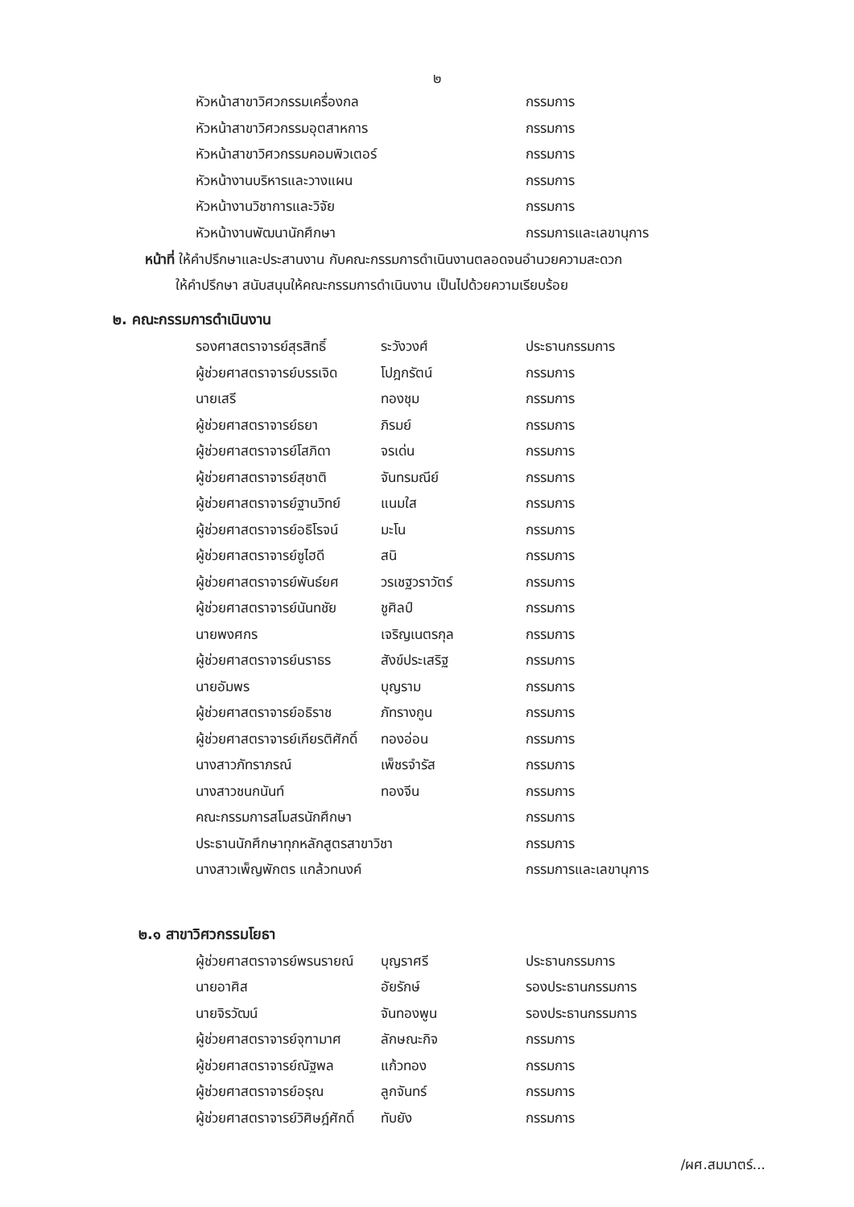๒
| หัวหน้าสาขาวิศวกรรมเครื่องกล | กรรมการ |
| หัวหน้าสาขาวิศวกรรมอุตสาหการ | กรรมการ |
| หัวหน้าสาขาวิศวกรรมคอมพิวเตอร์ | กรรมการ |
| หัวหน้างานบริหารและวางแผน | กรรมการ |
| หัวหน้างานวิชาการและวิจัย | กรรมการ |
| หัวหน้างานพัฒนานักศึกษา | กรรมการและเลขานุการ |
หน้าที่ ให้คำปรึกษาและประสานงาน กับคณะกรรมการดำเนินงานตลอดจนอำนวยความสะดวก
ให้คำปรึกษา สนับสนุนให้คณะกรรมการดำเนินงาน เป็นไปด้วยความเรียบร้อย
๒. คณะกรรมการดำเนินงาน
| รองศาสตราจารย์สุรสิทธิ์ | ระวังวงศ์ | ประธานกรรมการ |
| ผู้ช่วยศาสตราจารย์บรรเจิด | โปฎกรัตน์ | กรรมการ |
| นายเสรี | ทองชุม | กรรมการ |
| ผู้ช่วยศาสตราจารย์ธยา | ภิรมย์ | กรรมการ |
| ผู้ช่วยศาสตราจารย์โสภิดา | จรเด่น | กรรมการ |
| ผู้ช่วยศาสตราจารย์สุชาติ | จันทรมณีย์ | กรรมการ |
| ผู้ช่วยศาสตราจารย์ฐานวิทย์ | แนมใส | กรรมการ |
| ผู้ช่วยศาสตราจารย์อธิโรจน์ | มะโน | กรรมการ |
| ผู้ช่วยศาสตราจารย์ซูไฮดี | สนิ | กรรมการ |
| ผู้ช่วยศาสตราจารย์พันธ์ยศ | วรเชฐวราวัตร์ | กรรมการ |
| ผู้ช่วยศาสตราจารย์นันทชัย | ชูศิลป์ | กรรมการ |
| นายพงศกร | เจริญเนตรกุล | กรรมการ |
| ผู้ช่วยศาสตราจารย์นราธร | สังข์ประเสริฐ | กรรมการ |
| นายอัมพร | บุญราม | กรรมการ |
| ผู้ช่วยศาสตราจารย์อธิราช | ภัทรางกูน | กรรมการ |
| ผู้ช่วยศาสตราจารย์เกียรติศักดิ์ | ทองอ่อน | กรรมการ |
| นางสาวภัทราภรณ์ | เพ็ชรจำรัส | กรรมการ |
| นางสาวชนกนันท์ | ทองจีน | กรรมการ |
| คณะกรรมการสโมสรนักศึกษา | | กรรมการ |
| ประธานนักศึกษาทุกหลักสูตรสาขาวิชา | | กรรมการ |
| นางสาวเพ็ญพักตร แกล้วทนงค์ | | กรรมการและเลขานุการ |
๒.๑ สาขาวิศวกรรมโยธา
| ผู้ช่วยศาสตราจารย์พรนรายณ์ | บุญราศรี | ประธานกรรมการ |
| นายอาศิส | อัยรักษ์ | รองประธานกรรมการ |
| นายจิรวัฒน์ | จันทองพูน | รองประธานกรรมการ |
| ผู้ช่วยศาสตราจารย์จุฑามาศ | ลักษณะกิจ | กรรมการ |
| ผู้ช่วยศาสตราจารย์ณัฐพล | แก้วทอง | กรรมการ |
| ผู้ช่วยศาสตราจารย์อรุณ | ลูกจันทร์ | กรรมการ |
| ผู้ช่วยศาสตราจารย์วิศิษฎ์ศักดิ์ | ทับยัง | กรรมการ |
/ผศ.สมมาตร์...